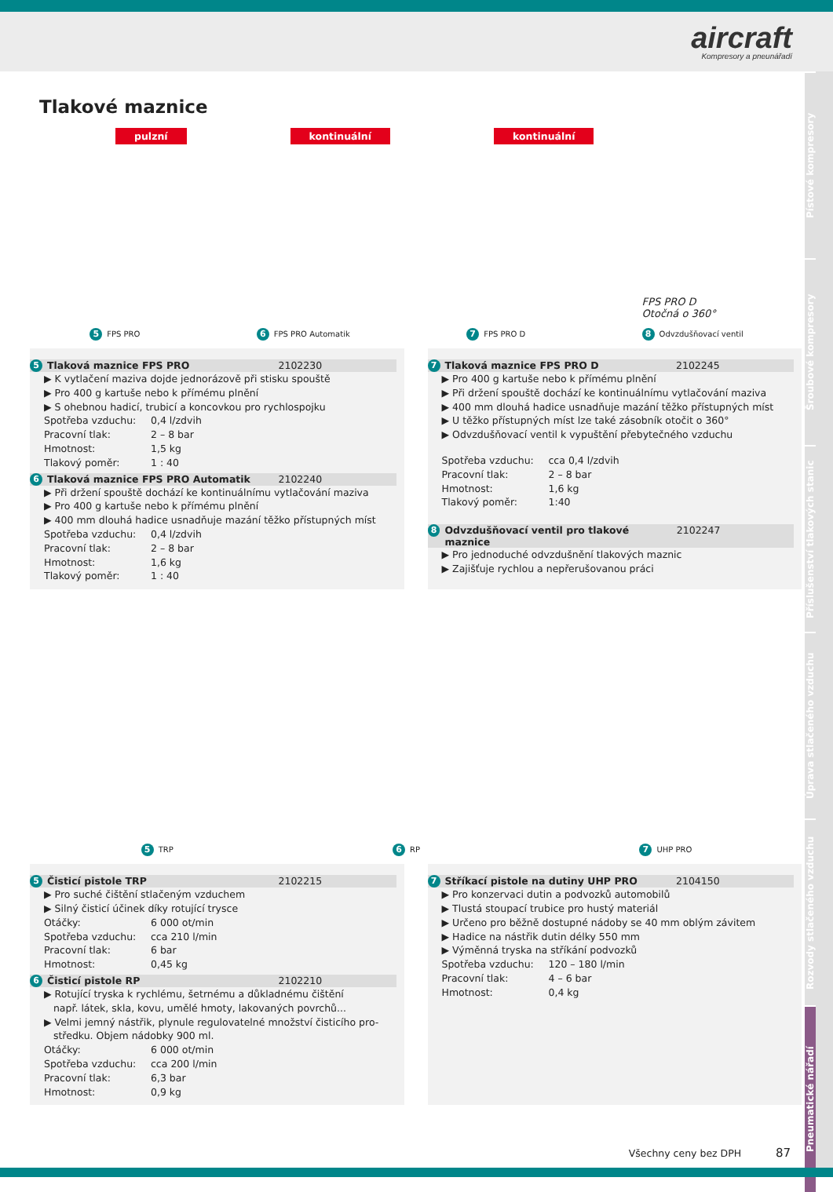aircraft
Kompresory a pneunářadí
Pístové kompresory
Šroubové kompresory
Příslušenství tlakových stanic
Úprava stlačeného vzduchu
Rozvody stlačeného vzduchu
Pneumatické nářadí
Tlakové maznice
pulzní kontinuální kontinuální
5 FPS PRO 6 FPS PRO Automatik 7 FPS PRO D FPS PRO D
Otočná o 360°
8 Odvzdušňovací ventil
5 Tlaková maznice FPS PRO 2102230
▶ K vytlačení maziva dojde jednorázově při stisku spouště
▶ Pro 400 g kartuše nebo k přímému plnění
▶ S ohebnou hadicí, trubicí a koncovkou pro rychlospojku
Spotřeba vzduchu: 0,4 l/zdvih
Pracovní tlak: 2 – 8 bar
Hmotnost: 1,5 kg
Tlakový poměr: 1 : 40
6 Tlaková maznice FPS PRO Automatik 2102240
▶ Při držení spouště dochází ke kontinuálnímu vytlačování maziva
▶ Pro 400 g kartuše nebo k přímému plnění
▶ 400 mm dlouhá hadice usnadňuje mazání těžko přístupných míst
Spotřeba vzduchu: 0,4 l/zdvih
Pracovní tlak: 2 – 8 bar
Hmotnost: 1,6 kg
Tlakový poměr: 1 : 40
7 Tlaková maznice FPS PRO D 2102245
▶ Pro 400 g kartuše nebo k přímému plnění
▶ Při držení spouště dochází ke kontinuálnímu vytlačování maziva
▶ 400 mm dlouhá hadice usnadňuje mazání těžko přístupných míst
▶ U těžko přístupných míst lze také zásobník otočit o 360°
▶ Odvzdušňovací ventil k vypuštění přebytečného vzduchu
Spotřeba vzduchu: cca 0,4 l/zdvih
Pracovní tlak: 2 – 8 bar
Hmotnost: 1,6 kg
Tlakový poměr: 1:40
8 Odvzdušňovací ventil pro tlakové maznice 2102247
▶ Pro jednoduché odvzdušnění tlakových maznic
▶ Zajišťuje rychlou a nepřerušovanou práci
5 TRP 6 RP 7 UHP PRO
5 Čisticí pistole TRP 2102215
▶ Pro suché čištění stlačeným vzduchem
▶ Silný čisticí účinek díky rotující trysce
Otáčky: 6 000 ot/min
Spotřeba vzduchu: cca 210 l/min
Pracovní tlak: 6 bar
Hmotnost: 0,45 kg
6 Čisticí pistole RP 2102210
▶ Rotující tryska k rychlému, šetrnému a důkladnému čištění
např. látek, skla, kovu, umělé hmoty, lakovaných povrchů...
▶ Velmi jemný nástřik, plynule regulovatelné množství čisticího pro-
středku. Objem nádobky 900 ml.
Otáčky: 6 000 ot/min
Spotřeba vzduchu: cca 200 l/min
Pracovní tlak: 6,3 bar
Hmotnost: 0,9 kg
7 Stříkací pistole na dutiny UHP PRO 2104150
▶ Pro konzervaci dutin a podvozků automobilů
▶ Tlustá stoupací trubice pro hustý materiál
▶ Určeno pro běžně dostupné nádoby se 40 mm oblým závitem
▶ Hadice na nástřik dutin délky 550 mm
▶ Výměnná tryska na stříkání podvozků
Spotřeba vzduchu: 120 – 180 l/min
Pracovní tlak: 4 – 6 bar
Hmotnost: 0,4 kg
Všechny ceny bez DPH 87